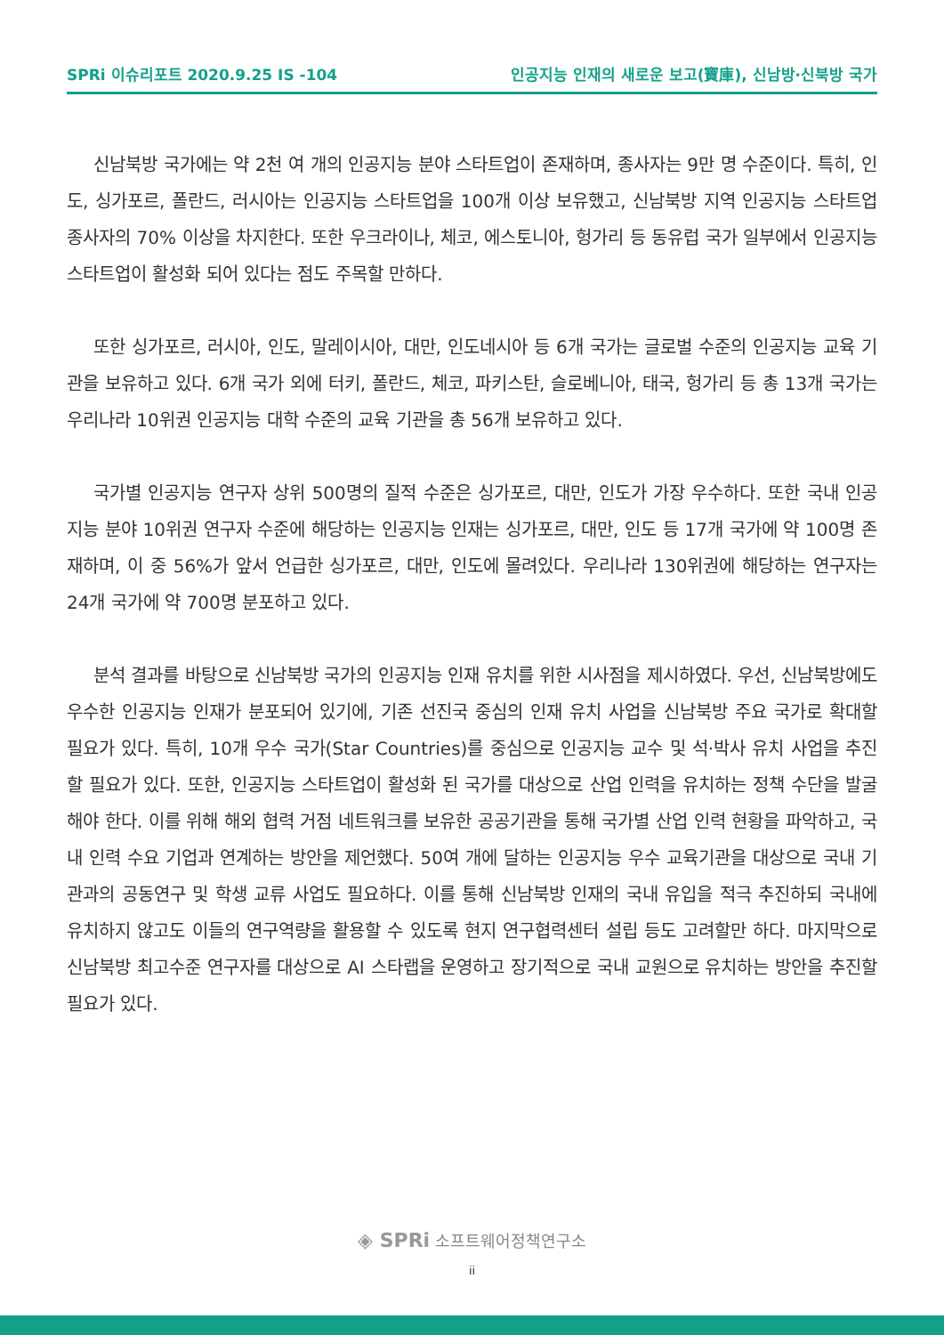SPRi 이슈리포트 2020.9.25 IS -104 인공지능 인재의 새로운 보고(寶庫), 신남방·신북방 국가
신남북방 국가에는 약 2천 여 개의 인공지능 분야 스타트업이 존재하며, 종사자는 9만 명 수준이다. 특히, 인도, 싱가포르, 폴란드, 러시아는 인공지능 스타트업을 100개 이상 보유했고, 신남북방 지역 인공지능 스타트업 종사자의 70% 이상을 차지한다. 또한 우크라이나, 체코, 에스토니아, 헝가리 등 동유럽 국가 일부에서 인공지능 스타트업이 활성화 되어 있다는 점도 주목할 만하다.
또한 싱가포르, 러시아, 인도, 말레이시아, 대만, 인도네시아 등 6개 국가는 글로벌 수준의 인공지능 교육 기관을 보유하고 있다. 6개 국가 외에 터키, 폴란드, 체코, 파키스탄, 슬로베니아, 태국, 헝가리 등 총 13개 국가는 우리나라 10위권 인공지능 대학 수준의 교육 기관을 총 56개 보유하고 있다.
국가별 인공지능 연구자 상위 500명의 질적 수준은 싱가포르, 대만, 인도가 가장 우수하다. 또한 국내 인공지능 분야 10위권 연구자 수준에 해당하는 인공지능 인재는 싱가포르, 대만, 인도 등 17개 국가에 약 100명 존재하며, 이 중 56%가 앞서 언급한 싱가포르, 대만, 인도에 몰려있다. 우리나라 130위권에 해당하는 연구자는 24개 국가에 약 700명 분포하고 있다.
분석 결과를 바탕으로 신남북방 국가의 인공지능 인재 유치를 위한 시사점을 제시하였다. 우선, 신남북방에도 우수한 인공지능 인재가 분포되어 있기에, 기존 선진국 중심의 인재 유치 사업을 신남북방 주요 국가로 확대할 필요가 있다. 특히, 10개 우수 국가(Star Countries)를 중심으로 인공지능 교수 및 석·박사 유치 사업을 추진할 필요가 있다. 또한, 인공지능 스타트업이 활성화 된 국가를 대상으로 산업 인력을 유치하는 정책 수단을 발굴해야 한다. 이를 위해 해외 협력 거점 네트워크를 보유한 공공기관을 통해 국가별 산업 인력 현황을 파악하고, 국내 인력 수요 기업과 연계하는 방안을 제언했다. 50여 개에 달하는 인공지능 우수 교육기관을 대상으로 국내 기관과의 공동연구 및 학생 교류 사업도 필요하다. 이를 통해 신남북방 인재의 국내 유입을 적극 추진하되 국내에 유치하지 않고도 이들의 연구역량을 활용할 수 있도록 현지 연구협력센터 설립 등도 고려할만 하다. 마지막으로 신남북방 최고수준 연구자를 대상으로 AI 스타랩을 운영하고 장기적으로 국내 교원으로 유치하는 방안을 추진할 필요가 있다.
◈ SPRi 소프트웨어정책연구소
ii